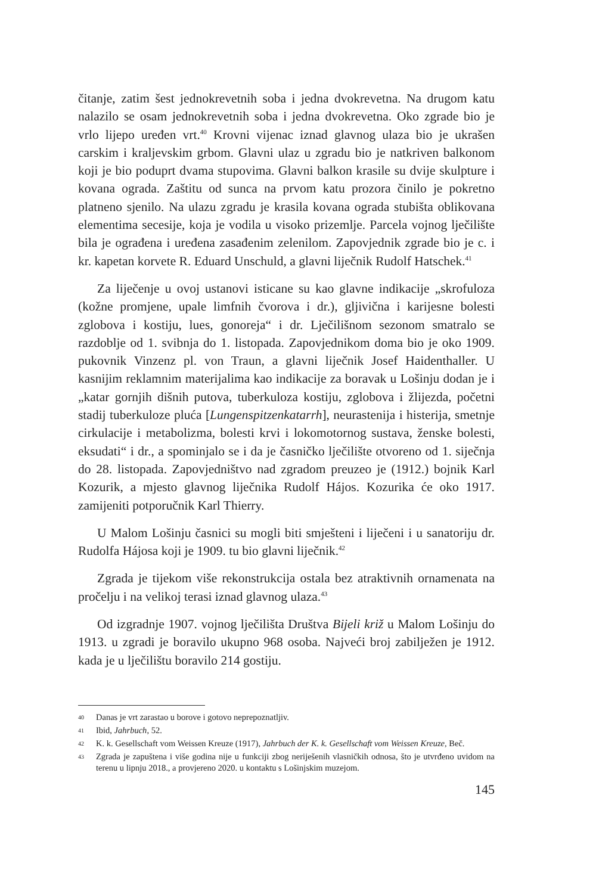čitanje, zatim šest jednokrevetnih soba i jedna dvokrevetna. Na drugom katu nalazilo se osam jednokrevetnih soba i jedna dvokrevetna. Oko zgrade bio je vrlo lijepo uređen vrt.<sup>40</sup> Krovni vijenac iznad glavnog ulaza bio je ukrašen carskim i kraljevskim grbom. Glavni ulaz u zgradu bio je natkriven balkonom koji je bio poduprt dvama stupovima. Glavni balkon krasile su dvije skulpture i kovana ograda. Zaštitu od sunca na prvom katu prozora činilo je pokretno platneno sjenilo. Na ulazu zgradu je krasila kovana ograda stubišta oblikovana elementima secesije, koja je vodila u visoko prizemlje. Parcela vojnog lječilište bila je ograđena i uređena zasađenim zelenilom. Zapovjednik zgrade bio je c. i kr. kapetan korvete R. Eduard Unschuld, a glavni liječnik Rudolf Hatschek.<sup>41</sup>
Za liječenje u ovoj ustanovi isticane su kao glavne indikacije „skrofuloza (kožne promjene, upale limfnih čvorova i dr.), gljivična i karijesne bolesti zglobova i kostiju, lues, gonoreja“ i dr. Lječilišnom sezonom smatralo se razdoblje od 1. svibnja do 1. listopada. Zapovjednikom doma bio je oko 1909. pukovnik Vinzenz pl. von Traun, a glavni liječnik Josef Haidenthaller. U kasnijim reklamnim materijalima kao indikacije za boravak u Lošinju dodan je i „katar gornjih dišnih putova, tuberkuloza kostiju, zglobova i žlijezda, početni stadij tuberkuloze pluća [Lungenspitzenkatarrh], neurastenija i histerija, smetnje cirkulacije i metabolizma, bolesti krvi i lokomotornog sustava, ženske bolesti, eksudati“ i dr., a spominjalo se i da je časničko lječilište otvoreno od 1. siječnja do 28. listopada. Zapovjedništvo nad zgradom preuzeo je (1912.) bojnik Karl Kozurik, a mjesto glavnog liječnika Rudolf Hájos. Kozurika će oko 1917. zamijeniti potporučnik Karl Thierry.
U Malom Lošinju časnici su mogli biti smješteni i liječeni i u sanatoriju dr. Rudolfa Hájosa koji je 1909. tu bio glavni liječnik.<sup>42</sup>
Zgrada je tijekom više rekonstrukcija ostala bez atraktivnih ornamenata na pročelju i na velikoj terasi iznad glavnog ulaza.<sup>43</sup>
Od izgradnje 1907. vojnog lječilišta Društva Bijeli križ u Malom Lošinju do 1913. u zgradi je boravilo ukupno 968 osoba. Najveći broj zabilježen je 1912. kada je u lječilištu boravilo 214 gostiju.
40
Danas je vrt zarastao u borove i gotovo neprepoznatljiv.
41
Ibid, Jahrbuch, 52.
42
K. k. Gesellschaft vom Weissen Kreuze (1917), Jahrbuch der K. k. Gesellschaft vom Weissen Kreuze, Beč.
43
Zgrada je zapuštena i više godina nije u funkciji zbog neriješenih vlasničkih odnosa, što je utvrđeno uvidom na terenu u lipnju 2018., a provjereno 2020. u kontaktu s Lošinjskim muzejom.
145